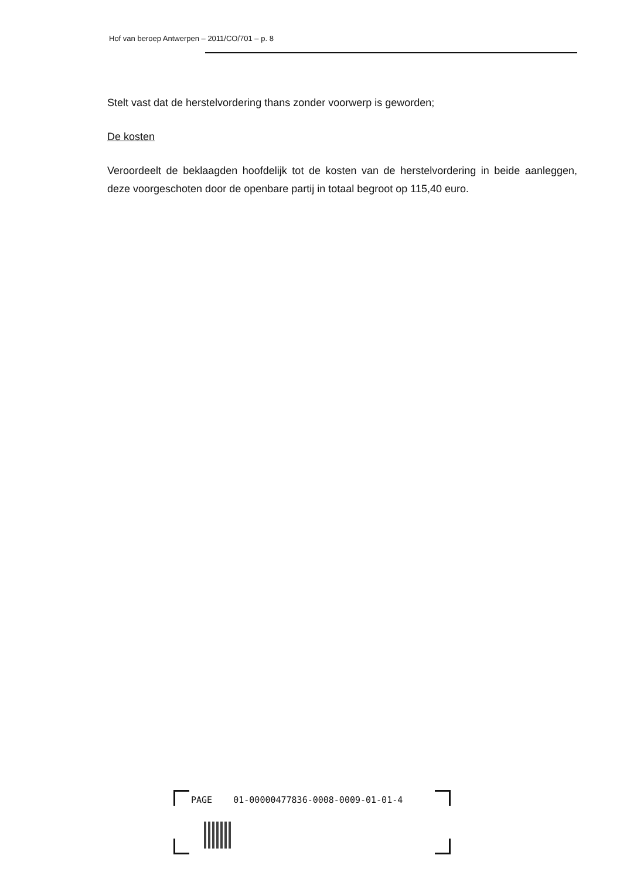Hof van beroep Antwerpen – 2011/CO/701 – p. 8
Stelt vast dat de herstelvordering thans zonder voorwerp is geworden;
De kosten
Veroordeelt de beklaagden hoofdelijk tot de kosten van de herstelvordering in beide aanleggen, deze voorgeschoten door de openbare partij in totaal begroot op 115,40 euro.
PAGE 01-00000477836-0008-0009-01-01-4